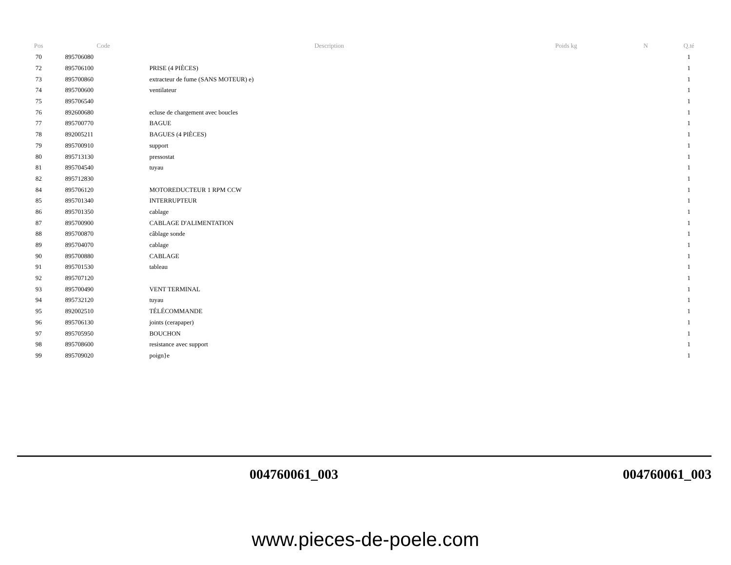| Pos | Code | Description | Poids kg | N | Q.té |
| --- | --- | --- | --- | --- | --- |
| 70 | 895706080 | | | | 1 |
| 72 | 895706100 | PRISE (4 PIÈCES) | | | 1 |
| 73 | 895700860 | extracteur de fume (SANS MOTEUR) e) | | | 1 |
| 74 | 895700600 | ventilateur | | | 1 |
| 75 | 895706540 | | | | 1 |
| 76 | 892600680 | ecluse de chargement avec boucles | | | 1 |
| 77 | 895700770 | BAGUE | | | 1 |
| 78 | 892005211 | BAGUES (4 PIÈCES) | | | 1 |
| 79 | 895700910 | support | | | 1 |
| 80 | 895713130 | pressostat | | | 1 |
| 81 | 895704540 | tuyau | | | 1 |
| 82 | 895712830 | | | | 1 |
| 84 | 895706120 | MOTOREDUCTEUR 1 RPM CCW | | | 1 |
| 85 | 895701340 | INTERRUPTEUR | | | 1 |
| 86 | 895701350 | cablage | | | 1 |
| 87 | 895700900 | CABLAGE D'ALIMENTATION | | | 1 |
| 88 | 895700870 | câblage sonde | | | 1 |
| 89 | 895704070 | cablage | | | 1 |
| 90 | 895700880 | CABLAGE | | | 1 |
| 91 | 895701530 | tableau | | | 1 |
| 92 | 895707120 | | | | 1 |
| 93 | 895700490 | VENT TERMINAL | | | 1 |
| 94 | 895732120 | tuyau | | | 1 |
| 95 | 892002510 | TÉLÉCOMMANDE | | | 1 |
| 96 | 895706130 | joints (cerapaper) | | | 1 |
| 97 | 895705950 | BOUCHON | | | 1 |
| 98 | 895708600 | resistance avec support | | | 1 |
| 99 | 895709020 | poign}e | | | 1 |
004760061_003 004760061_003
www.pieces-de-poele.com